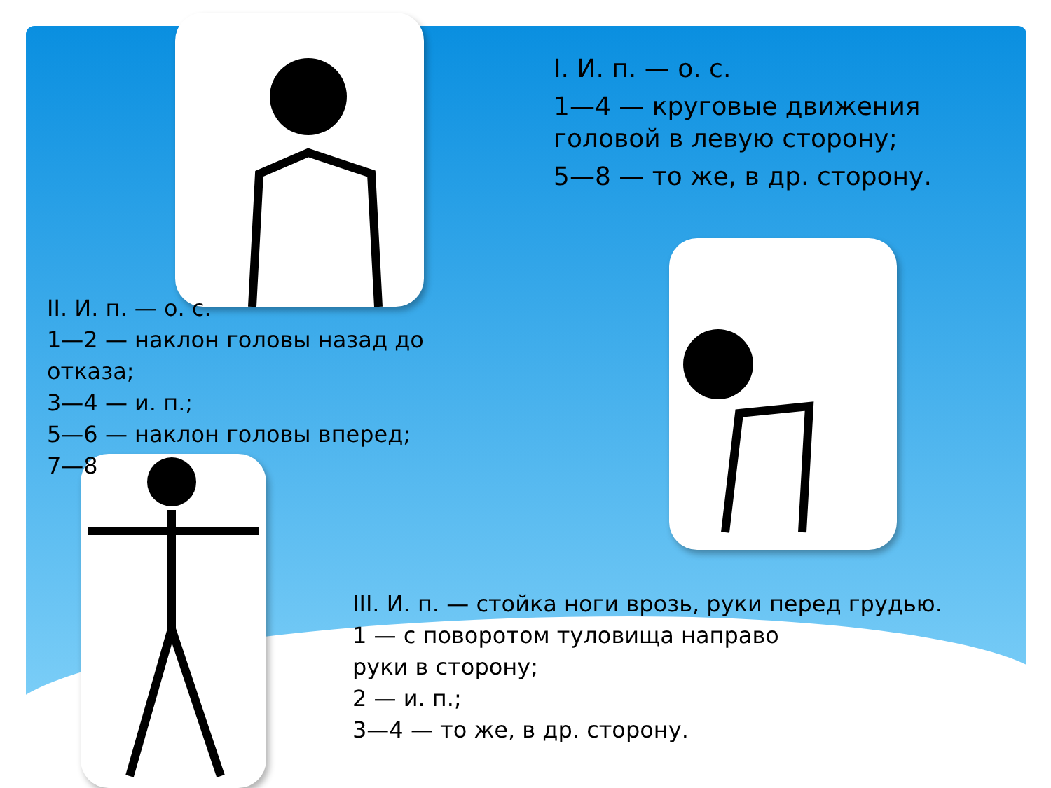I. И. п. — о. с.
1—4 — круговые движения
головой в левую сторону;
5—8 — то же, в др. сторону.
II. И. п. — о. с.
1—2 — наклон головы назад до
отказа;
3—4 — и. п.;
5—6 — наклон головы вперед;
7—8
III. И. п. — стойка ноги врозь, руки перед грудью.
1 — с поворотом туловища направо
руки в сторону;
2 — и. п.;
3—4 — то же, в др. сторону.